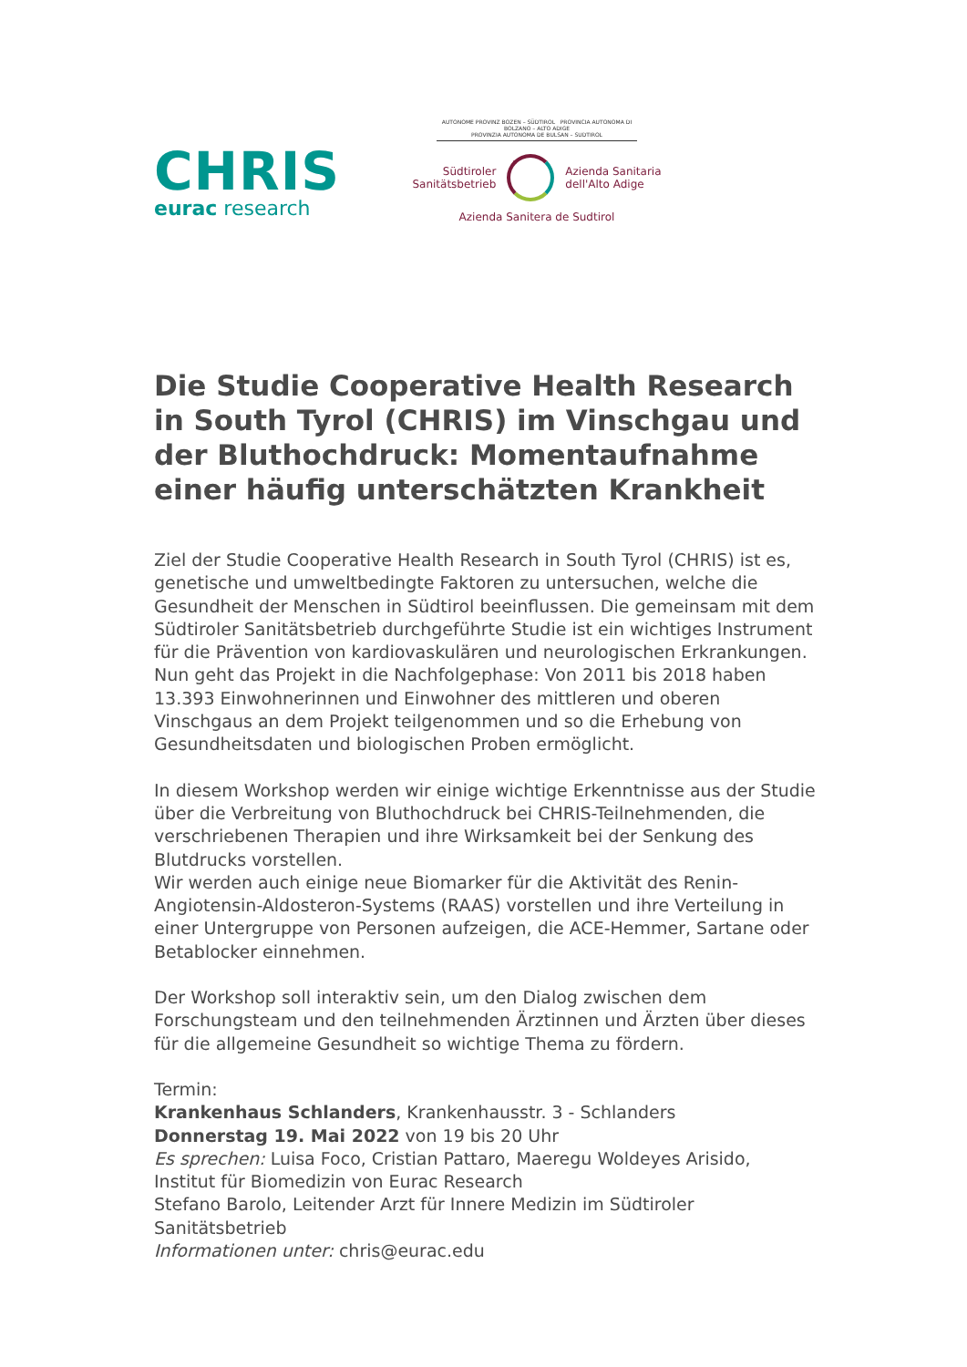CHRIS
eurac research
AUTONOME PROVINZ BOZEN – SÜDTIROL PROVINCIA AUTONOMA DI BOLZANO – ALTO ADIGE
PROVINZIA AUTONOMA DE BULSAN – SUDTIROL
Südtiroler
Sanitätsbetrieb
Azienda Sanitaria
dell'Alto Adige
Azienda Sanitera de Sudtirol
Die Studie Cooperative Health Research in South Tyrol (CHRIS) im Vinschgau und der Bluthochdruck: Momentaufnahme einer häufig unterschätzten Krankheit
Ziel der Studie Cooperative Health Research in South Tyrol (CHRIS) ist es, geneti­sche und umweltbedingte Faktoren zu untersuchen, welche die Gesundheit der Menschen in Südtirol beeinflussen. Die gemeinsam mit dem Südtiroler Sanitäts­betrieb durchgeführte Studie ist ein wichtiges Instrument für die Prävention von kardiovaskulären und neurologischen Erkrankungen.
Nun geht das Projekt in die Nachfolgephase: Von 2011 bis 2018 haben 13.393 Ein­wohnerinnen und Einwohner des mittleren und oberen Vinschgaus an dem Pro­jekt teilgenommen und so die Erhebung von Gesundheitsdaten und biologischen Proben ermöglicht.
In diesem Workshop werden wir einige wichtige Erkenntnisse aus der Studie über die Verbreitung von Bluthochdruck bei CHRIS-Teilnehmenden, die verschriebenen Therapien und ihre Wirksamkeit bei der Senkung des Blutdrucks vorstellen.
Wir werden auch einige neue Biomarker für die Aktivität des Renin-Angiotensin-Aldosteron-Systems (RAAS) vorstellen und ihre Verteilung in einer Untergruppe von Personen aufzeigen, die ACE-Hemmer, Sartane oder Betablocker einnehmen.
Der Workshop soll interaktiv sein, um den Dialog zwischen dem Forschungsteam und den teilnehmenden Ärztinnen und Ärzten über dieses für die allgemeine Gesundheit so wichtige Thema zu fördern.
Termin:
Krankenhaus Schlanders, Krankenhausstr. 3 - Schlanders
Donnerstag 19. Mai 2022 von 19 bis 20 Uhr
Es sprechen: Luisa Foco, Cristian Pattaro, Maeregu Woldeyes Arisido,
Institut für Biomedizin von Eurac Research
Stefano Barolo, Leitender Arzt für Innere Medizin im Südtiroler Sanitätsbetrieb
Informationen unter: chris@eurac.edu